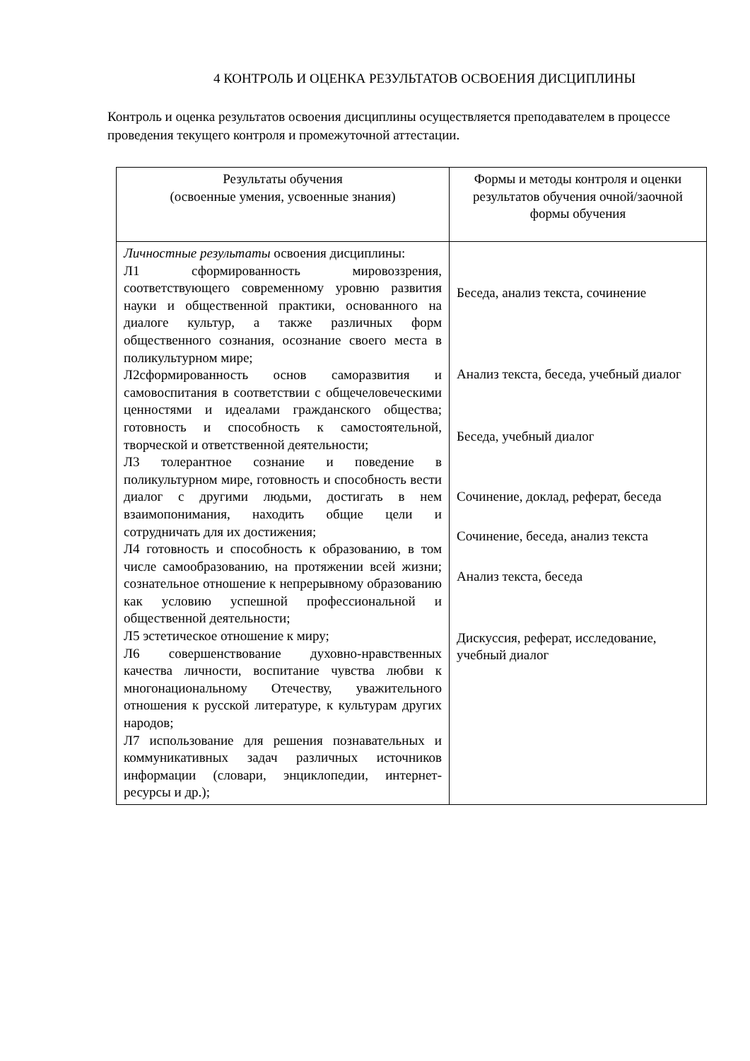4 КОНТРОЛЬ И ОЦЕНКА РЕЗУЛЬТАТОВ ОСВОЕНИЯ ДИСЦИПЛИНЫ
Контроль и оценка результатов освоения дисциплины осуществляется преподавателем в процессе проведения текущего контроля и промежуточной аттестации.
| Результаты обучения (освоенные умения, усвоенные знания) | Формы и методы контроля и оценки результатов обучения очной/заочной формы обучения |
| --- | --- |
| Личностные результаты освоения дисциплины: Л1 сформированность мировоззрения, соответствующего современному уровню развития науки и общественной практики, основанного на диалоге культур, а также различных форм общественного сознания, осознание своего места в поликультурном мире; Л2сформированность основ саморазвития и самовоспитания в соответствии с общечеловеческими ценностями и идеалами гражданского общества; готовность и способность к самостоятельной, творческой и ответственной деятельности; Л3 толерантное сознание и поведение в поликультурном мире, готовность и способность вести диалог с другими людьми, достигать в нем взаимопонимания, находить общие цели и сотрудничать для их достижения; Л4 готовность и способность к образованию, в том числе самообразованию, на протяжении всей жизни; сознательное отношение к непрерывному образованию как условию успешной профессиональной и общественной деятельности; Л5 эстетическое отношение к миру; Л6 совершенствование духовно-нравственных качества личности, воспитание чувства любви к многонациональному Отечеству, уважительного отношения к русской литературе, к культурам других народов; Л7 использование для решения познавательных и коммуникативных задач различных источников информации (словари, энциклопедии, интернет-ресурсы и др.); | Беседа, анализ текста, сочинение Анализ текста, беседа, учебный диалог Беседа, учебный диалог Сочинение, доклад, реферат, беседа Сочинение, беседа, анализ текста Анализ текста, беседа Дискуссия, реферат, исследование, учебный диалог |